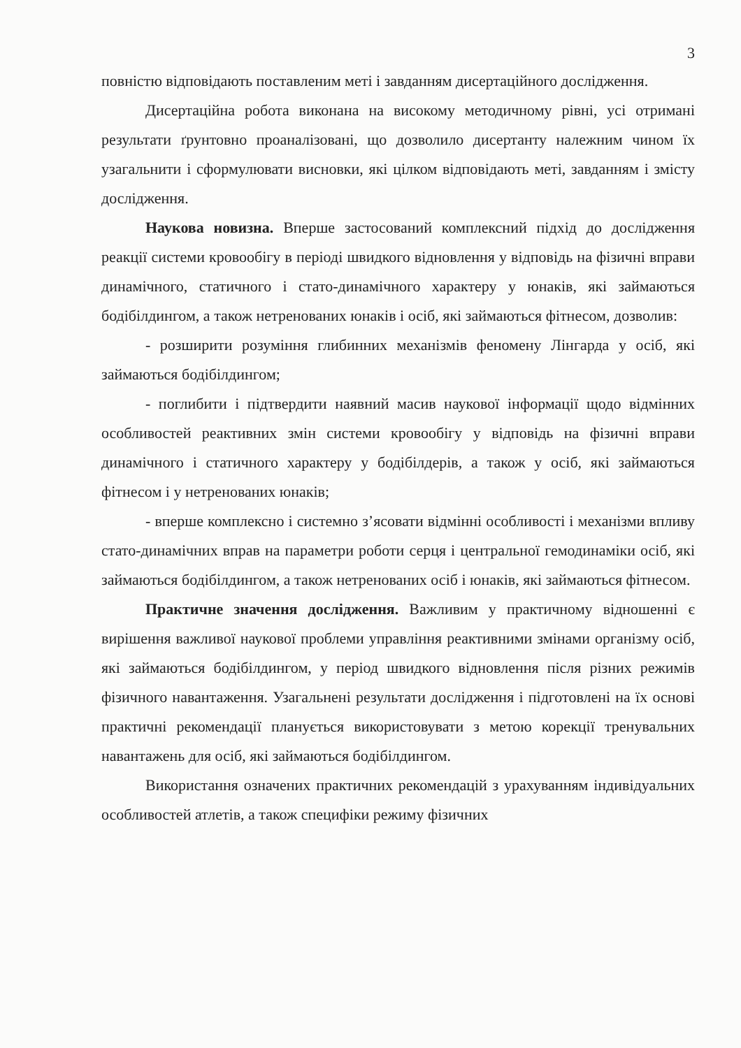3
повністю відповідають поставленим меті і завданням дисертаційного дослідження.
Дисертаційна робота виконана на високому методичному рівні, усі отримані результати ґрунтовно проаналізовані, що дозволило дисертанту належним чином їх узагальнити і сформулювати висновки, які цілком відповідають меті, завданням і змісту дослідження.
Наукова новизна. Вперше застосований комплексний підхід до дослідження реакції системи кровообігу в періоді швидкого відновлення у відповідь на фізичні вправи динамічного, статичного і стато-динамічного характеру у юнаків, які займаються бодібілдингом, а також нетренованих юнаків і осіб, які займаються фітнесом, дозволив:
- розширити розуміння глибинних механізмів феномену Лінгарда у осіб, які займаються бодібілдингом;
- поглибити і підтвердити наявний масив наукової інформації щодо відмінних особливостей реактивних змін системи кровообігу у відповідь на фізичні вправи динамічного і статичного характеру у бодібілдерів, а також у осіб, які займаються фітнесом і у нетренованих юнаків;
- вперше комплексно і системно з’ясовати відмінні особливості і механізми впливу стато-динамічних вправ на параметри роботи серця і центральної гемодинаміки осіб, які займаються бодібілдингом, а також нетренованих осіб і юнаків, які займаються фітнесом.
Практичне значення дослідження. Важливим у практичному відношенні є вирішення важливої наукової проблеми управління реактивними змінами організму осіб, які займаються бодібілдингом, у період швидкого відновлення після різних режимів фізичного навантаження. Узагальнені результати дослідження і підготовлені на їх основі практичні рекомендації планується використовувати з метою корекції тренувальних навантажень для осіб, які займаються бодібілдингом.
Використання означених практичних рекомендацій з урахуванням індивідуальних особливостей атлетів, а також специфіки режиму фізичних